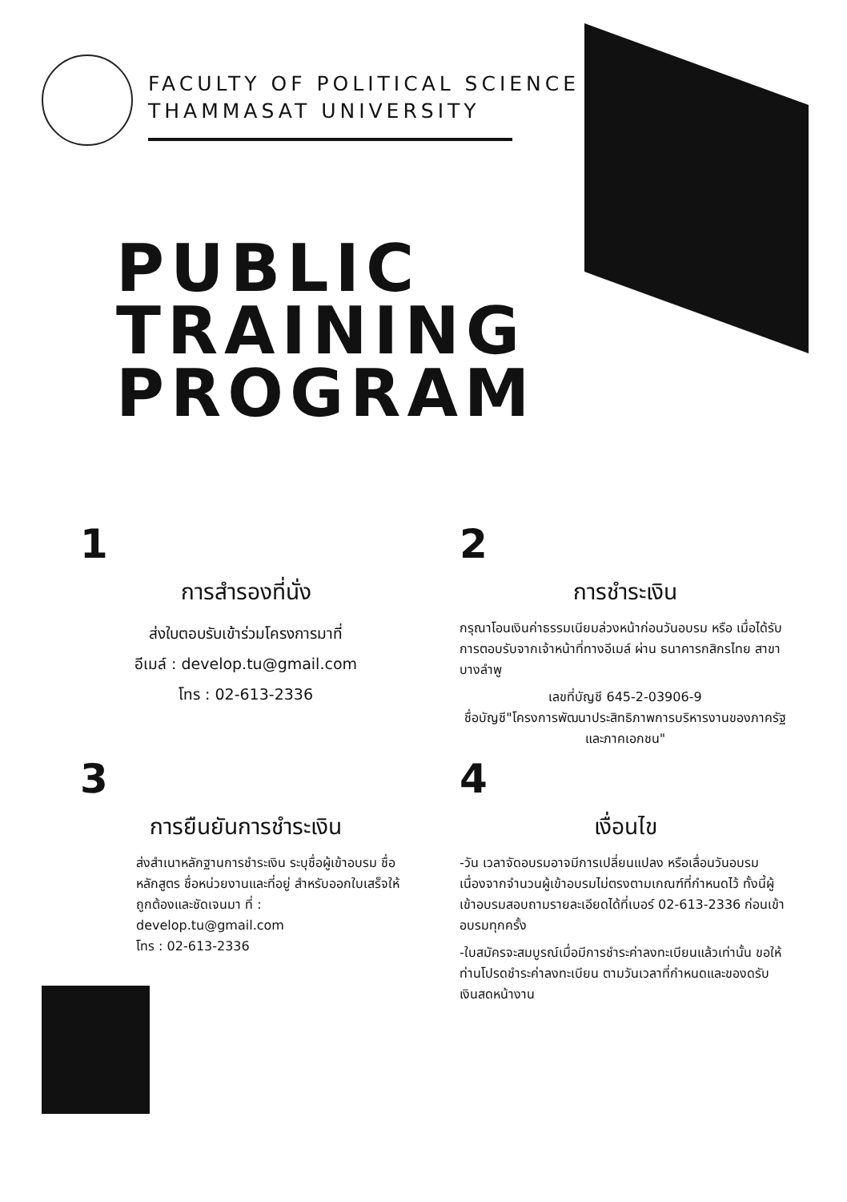FACULTY OF POLITICAL SCIENCE
THAMMASAT UNIVERSITY
PUBLIC
TRAINING
PROGRAM
1
การสำรองที่นั่ง
ส่งใบตอบรับเข้าร่วมโครงการมาที่
อีเมล์ : develop.tu@gmail.com
โทร : 02-613-2336
2
การชำระเงิน
กรุณาโอนเงินค่าธรรมเนียมล่วงหน้าก่อนวันอบรม หรือ เมื่อได้รับการตอบรับจากเจ้าหน้าที่ทางอีเมล์ ผ่าน ธนาคารกสิกรไทย สาขาบางลำพู
เลขที่บัญชี 645-2-03906-9
ชื่อบัญชี"โครงการพัฒนาประสิทธิภาพการบริหารงานของภาครัฐและภาคเอกชน"
3
การยืนยันการชำระเงิน
ส่งสำเนาหลักฐานการชำระเงิน ระบุชื่อผู้เข้าอบรม ชื่อหลักสูตร ชื่อหน่วยงานและที่อยู่ สำหรับออกใบเสร็จให้ถูกต้องและชัดเจนมา ที่ : develop.tu@gmail.com
โทร : 02-613-2336
4
เงื่อนไข
-วัน เวลาจัดอบรมอาจมีการเปลี่ยนแปลง หรือเลื่อนวันอบรม เนื่องจากจำนวนผู้เข้าอบรมไม่ตรงตามเกณฑ์ที่กำหนดไว้ ทั้งนี้ผู้เข้าอบรมสอบถามรายละเอียดได้ที่เบอร์ 02-613-2336 ก่อนเข้าอบรมทุกครั้ง
-ใบสมัครจะสมบูรณ์เมื่อมีการชำระค่าลงทะเบียนแล้วเท่านั้น ขอให้ท่านโปรดชำระค่าลงทะเบียน ตามวันเวลาที่กำหนดและของดรับเงินสดหน้างาน